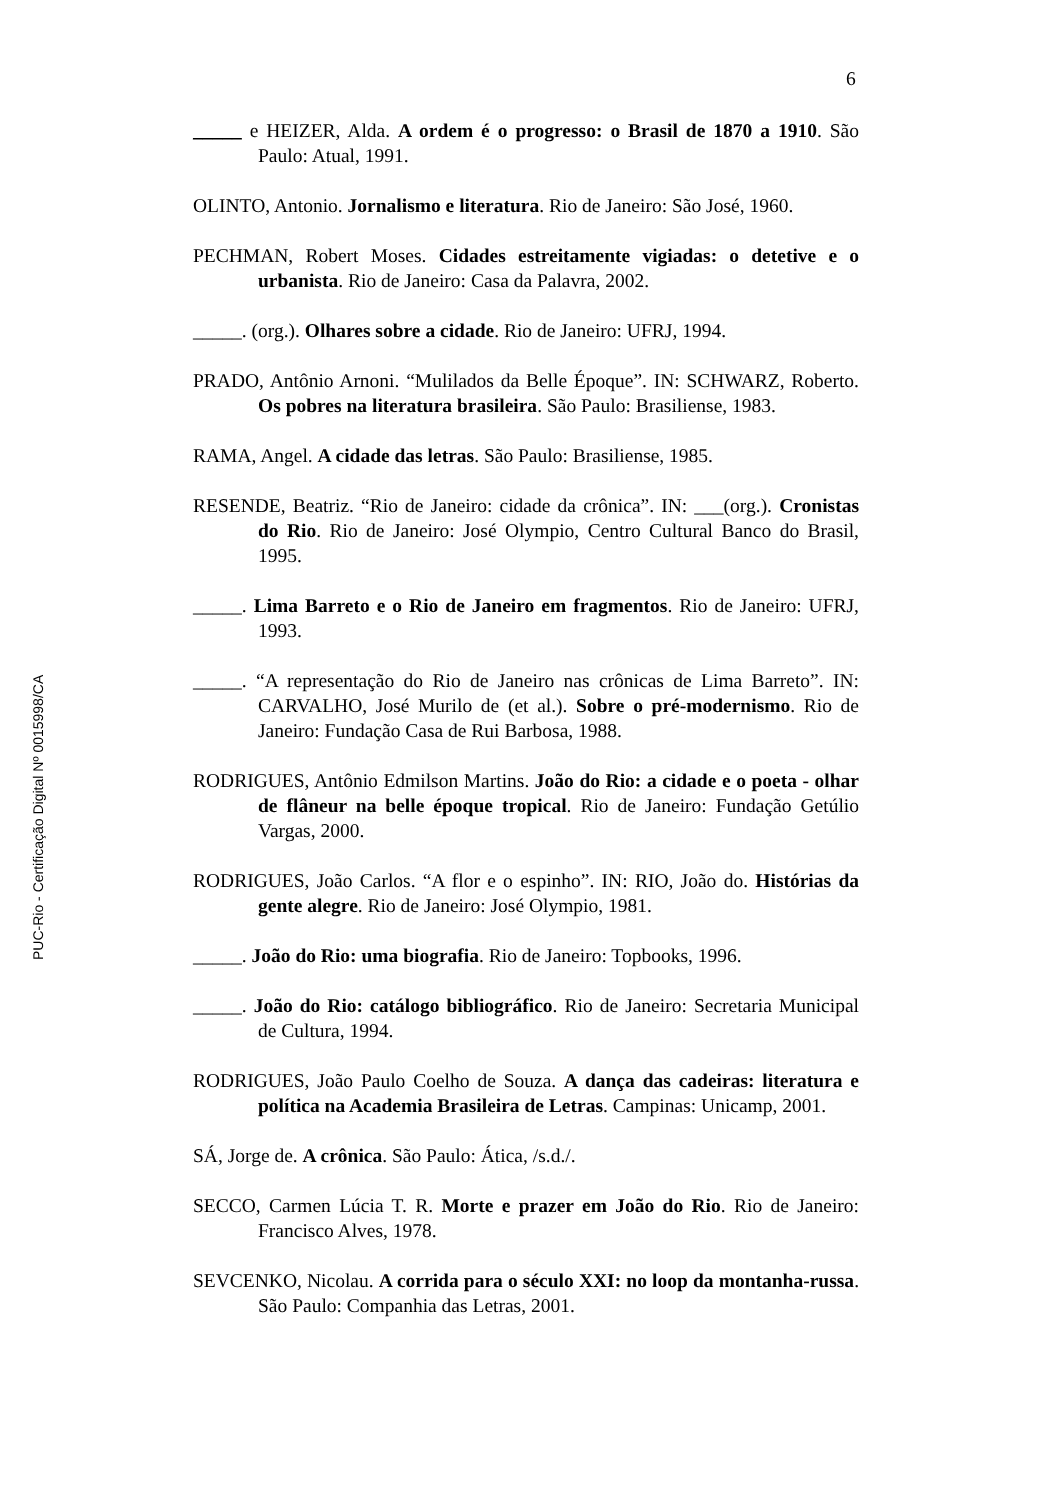6
_____ e HEIZER, Alda. A ordem é o progresso: o Brasil de 1870 a 1910. São Paulo: Atual, 1991.
OLINTO, Antonio. Jornalismo e literatura. Rio de Janeiro: São José, 1960.
PECHMAN, Robert Moses. Cidades estreitamente vigiadas: o detetive e o urbanista. Rio de Janeiro: Casa da Palavra, 2002.
_____. (org.). Olhares sobre a cidade. Rio de Janeiro: UFRJ, 1994.
PRADO, Antônio Arnoni. “Mulilados da Belle Époque”. IN: SCHWARZ, Roberto. Os pobres na literatura brasileira. São Paulo: Brasiliense, 1983.
RAMA, Angel. A cidade das letras. São Paulo: Brasiliense, 1985.
RESENDE, Beatriz. “Rio de Janeiro: cidade da crônica”. IN: ___(org.). Cronistas do Rio. Rio de Janeiro: José Olympio, Centro Cultural Banco do Brasil, 1995.
_____. Lima Barreto e o Rio de Janeiro em fragmentos. Rio de Janeiro: UFRJ, 1993.
_____. “A representação do Rio de Janeiro nas crônicas de Lima Barreto”. IN: CARVALHO, José Murilo de (et al.). Sobre o pré-modernismo. Rio de Janeiro: Fundação Casa de Rui Barbosa, 1988.
RODRIGUES, Antônio Edmilson Martins. João do Rio: a cidade e o poeta - olhar de flâneur na belle époque tropical. Rio de Janeiro: Fundação Getúlio Vargas, 2000.
RODRIGUES, João Carlos. “A flor e o espinho”. IN: RIO, João do. Histórias da gente alegre. Rio de Janeiro: José Olympio, 1981.
_____. João do Rio: uma biografia. Rio de Janeiro: Topbooks, 1996.
_____. João do Rio: catálogo bibliográfico. Rio de Janeiro: Secretaria Municipal de Cultura, 1994.
RODRIGUES, João Paulo Coelho de Souza. A dança das cadeiras: literatura e política na Academia Brasileira de Letras. Campinas: Unicamp, 2001.
SÁ, Jorge de. A crônica. São Paulo: Ática, /s.d./.
SECCO, Carmen Lúcia T. R. Morte e prazer em João do Rio. Rio de Janeiro: Francisco Alves, 1978.
SEVCENKO, Nicolau. A corrida para o século XXI: no loop da montanha-russa. São Paulo: Companhia das Letras, 2001.
PUC-Rio - Certificação Digital Nº 0015998/CA